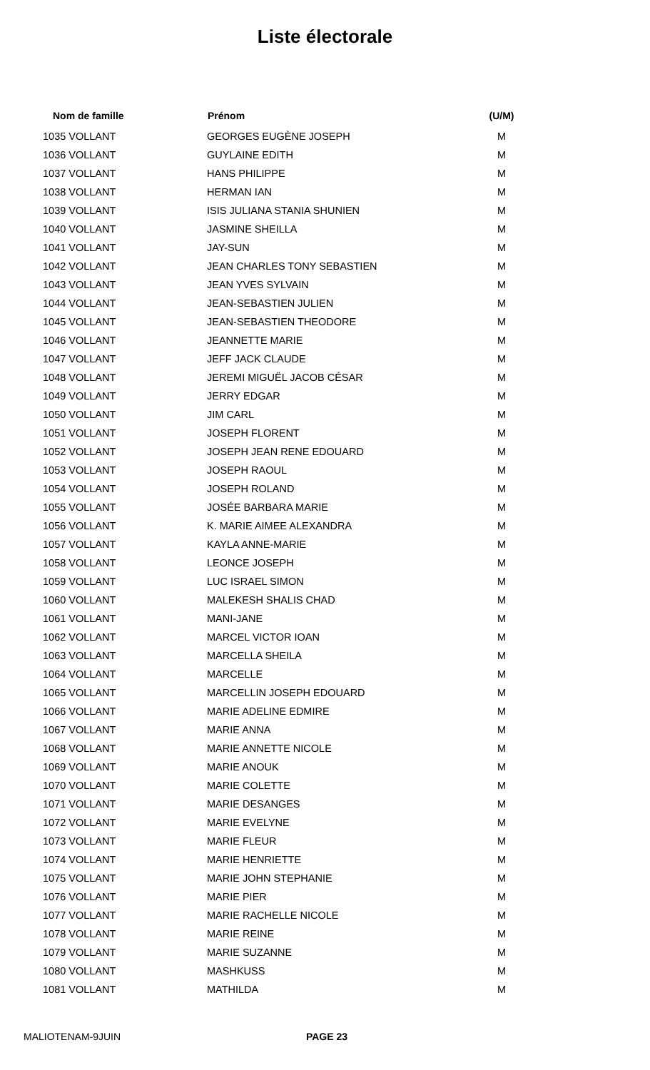Liste électorale
| Nom de famille | Prénom | (U/M) |
| --- | --- | --- |
| 1035 VOLLANT | GEORGES EUGÈNE JOSEPH | M |
| 1036 VOLLANT | GUYLAINE EDITH | M |
| 1037 VOLLANT | HANS PHILIPPE | M |
| 1038 VOLLANT | HERMAN IAN | M |
| 1039 VOLLANT | ISIS JULIANA STANIA SHUNIEN | M |
| 1040 VOLLANT | JASMINE SHEILLA | M |
| 1041 VOLLANT | JAY-SUN | M |
| 1042 VOLLANT | JEAN CHARLES TONY SEBASTIEN | M |
| 1043 VOLLANT | JEAN YVES SYLVAIN | M |
| 1044 VOLLANT | JEAN-SEBASTIEN JULIEN | M |
| 1045 VOLLANT | JEAN-SEBASTIEN THEODORE | M |
| 1046 VOLLANT | JEANNETTE MARIE | M |
| 1047 VOLLANT | JEFF JACK CLAUDE | M |
| 1048 VOLLANT | JEREMI MIGUËL JACOB CÉSAR | M |
| 1049 VOLLANT | JERRY EDGAR | M |
| 1050 VOLLANT | JIM CARL | M |
| 1051 VOLLANT | JOSEPH FLORENT | M |
| 1052 VOLLANT | JOSEPH JEAN RENE EDOUARD | M |
| 1053 VOLLANT | JOSEPH RAOUL | M |
| 1054 VOLLANT | JOSEPH ROLAND | M |
| 1055 VOLLANT | JOSÉE BARBARA MARIE | M |
| 1056 VOLLANT | K. MARIE AIMEE ALEXANDRA | M |
| 1057 VOLLANT | KAYLA ANNE-MARIE | M |
| 1058 VOLLANT | LEONCE JOSEPH | M |
| 1059 VOLLANT | LUC ISRAEL SIMON | M |
| 1060 VOLLANT | MALEKESH SHALIS CHAD | M |
| 1061 VOLLANT | MANI-JANE | M |
| 1062 VOLLANT | MARCEL VICTOR IOAN | M |
| 1063 VOLLANT | MARCELLA SHEILA | M |
| 1064 VOLLANT | MARCELLE | M |
| 1065 VOLLANT | MARCELLIN JOSEPH EDOUARD | M |
| 1066 VOLLANT | MARIE ADELINE EDMIRE | M |
| 1067 VOLLANT | MARIE ANNA | M |
| 1068 VOLLANT | MARIE ANNETTE NICOLE | M |
| 1069 VOLLANT | MARIE ANOUK | M |
| 1070 VOLLANT | MARIE COLETTE | M |
| 1071 VOLLANT | MARIE DESANGES | M |
| 1072 VOLLANT | MARIE EVELYNE | M |
| 1073 VOLLANT | MARIE FLEUR | M |
| 1074 VOLLANT | MARIE HENRIETTE | M |
| 1075 VOLLANT | MARIE JOHN STEPHANIE | M |
| 1076 VOLLANT | MARIE PIER | M |
| 1077 VOLLANT | MARIE RACHELLE NICOLE | M |
| 1078 VOLLANT | MARIE REINE | M |
| 1079 VOLLANT | MARIE SUZANNE | M |
| 1080 VOLLANT | MASHKUSS | M |
| 1081 VOLLANT | MATHILDA | M |
MALIOTENAM-9JUIN PAGE 23